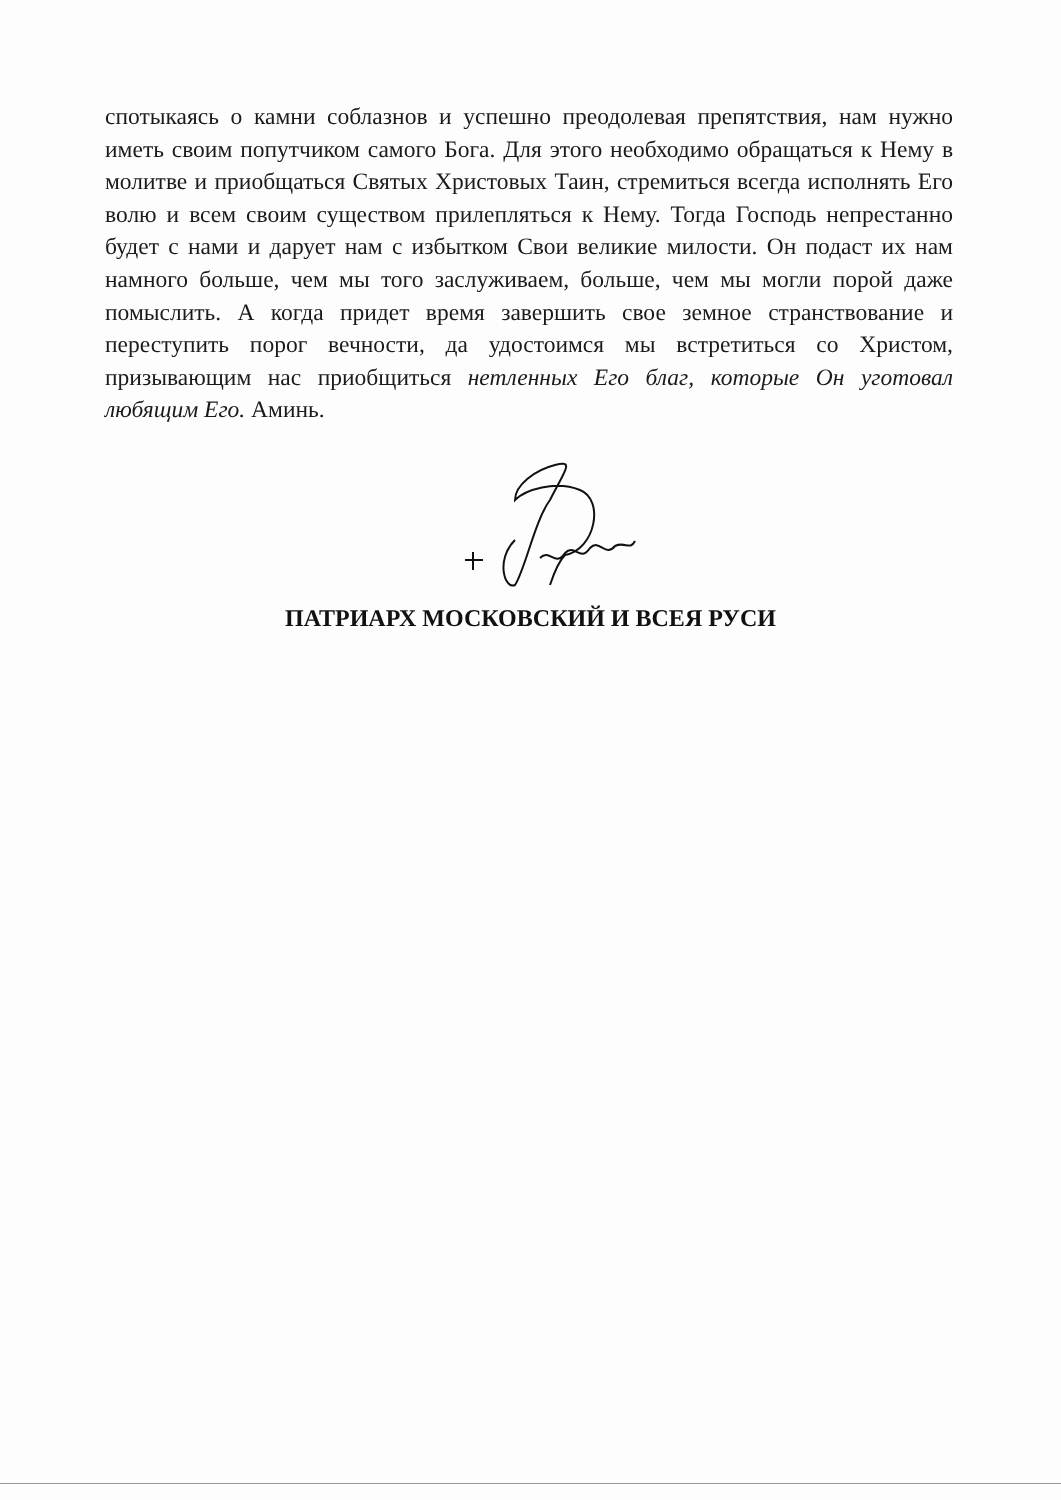спотыкаясь о камни соблазнов и успешно преодолевая препятствия, нам нужно иметь своим попутчиком самого Бога. Для этого необходимо обращаться к Нему в молитве и приобщаться Святых Христовых Таин, стремиться всегда исполнять Его волю и всем своим существом прилепляться к Нему. Тогда Господь непрестанно будет с нами и дарует нам с избытком Свои великие милости. Он подаст их нам намного больше, чем мы того заслуживаем, больше, чем мы могли порой даже помыслить. А когда придет время завершить свое земное странствование и переступить порог вечности, да удостоимся мы встретиться со Христом, призывающим нас приобщиться нетленных Его благ, которые Он уготовал любящим Его. Аминь.
ПАТРИАРХ МОСКОВСКИЙ И ВСЕЯ РУСИ